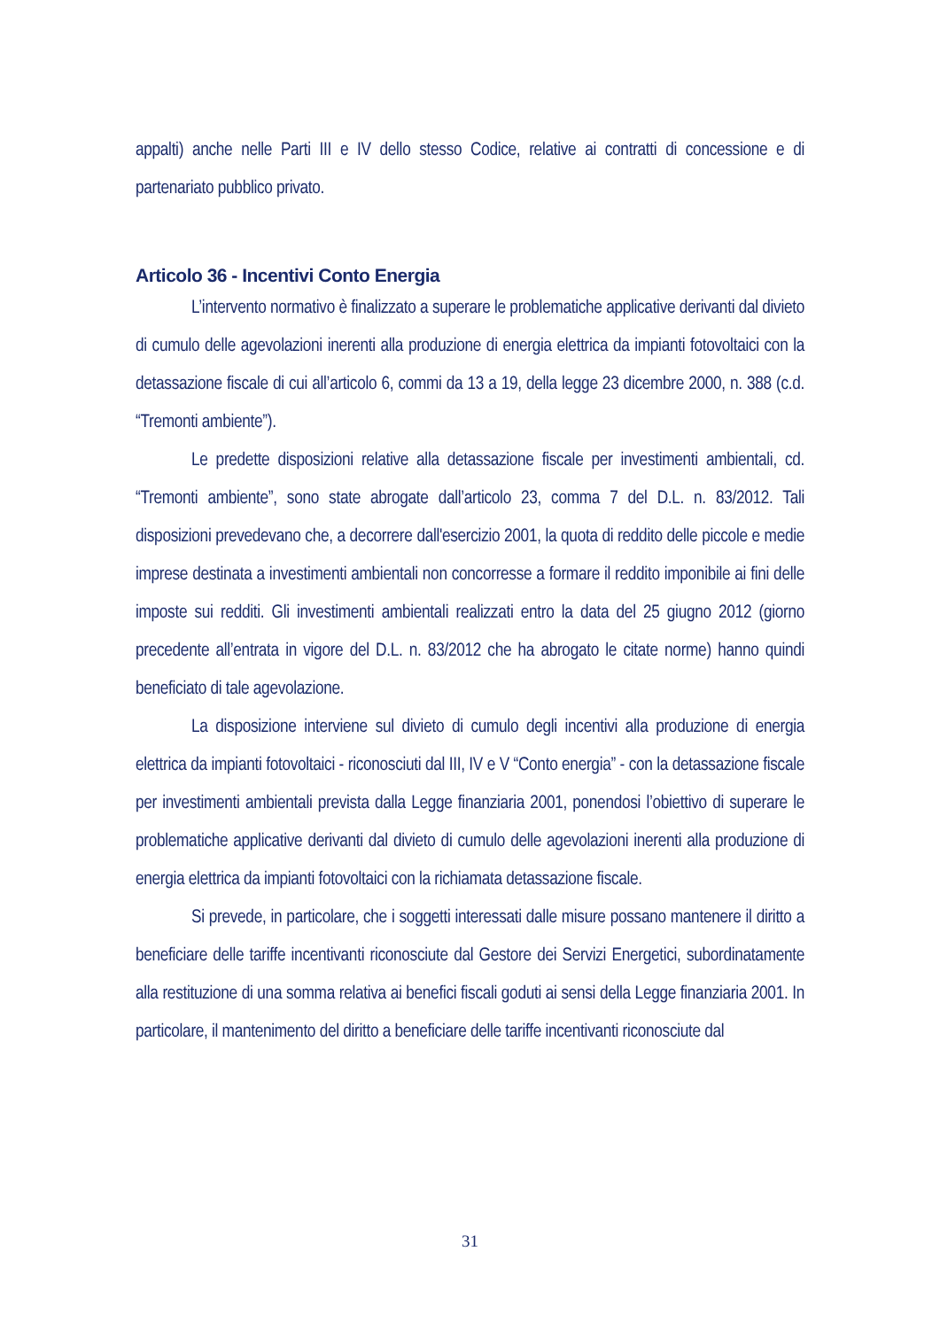appalti) anche nelle Parti III e IV dello stesso Codice, relative ai contratti di concessione e di partenariato pubblico privato.
Articolo 36 - Incentivi Conto Energia
L’intervento normativo è finalizzato a superare le problematiche applicative derivanti dal divieto di cumulo delle agevolazioni inerenti alla produzione di energia elettrica da impianti fotovoltaici con la detassazione fiscale di cui all’articolo 6, commi da 13 a 19, della legge 23 dicembre 2000, n. 388 (c.d. “Tremonti ambiente”).
Le predette disposizioni relative alla detassazione fiscale per investimenti ambientali, cd. “Tremonti ambiente”, sono state abrogate dall’articolo 23, comma 7 del D.L. n. 83/2012. Tali disposizioni prevedevano che, a decorrere dall'esercizio 2001, la quota di reddito delle piccole e medie imprese destinata a investimenti ambientali non concorresse a formare il reddito imponibile ai fini delle imposte sui redditi. Gli investimenti ambientali realizzati entro la data del 25 giugno 2012 (giorno precedente all’entrata in vigore del D.L. n. 83/2012 che ha abrogato le citate norme) hanno quindi beneficiato di tale agevolazione.
La disposizione interviene sul divieto di cumulo degli incentivi alla produzione di energia elettrica da impianti fotovoltaici - riconosciuti dal III, IV e V “Conto energia” - con la detassazione fiscale per investimenti ambientali prevista dalla Legge finanziaria 2001, ponendosi l’obiettivo di superare le problematiche applicative derivanti dal divieto di cumulo delle agevolazioni inerenti alla produzione di energia elettrica da impianti fotovoltaici con la richiamata detassazione fiscale.
Si prevede, in particolare, che i soggetti interessati dalle misure possano mantenere il diritto a beneficiare delle tariffe incentivanti riconosciute dal Gestore dei Servizi Energetici, subordinatamente alla restituzione di una somma relativa ai benefici fiscali goduti ai sensi della Legge finanziaria 2001. In particolare, il mantenimento del diritto a beneficiare delle tariffe incentivanti riconosciute dal
31